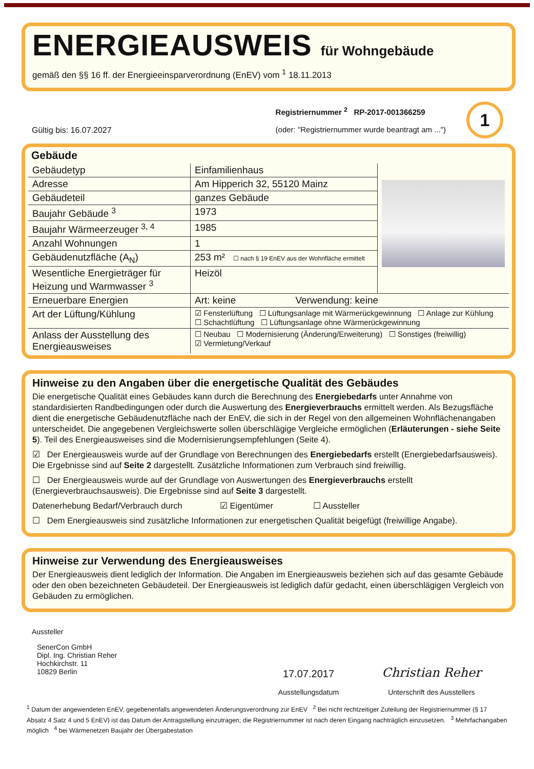ENERGIEAUSWEIS für Wohngebäude
gemäß den §§ 16 ff. der Energieeinsparverordnung (EnEV) vom <sup>1</sup> 18.11.2013
Gültig bis: 16.07.2027
Registriernummer <sup>2</sup> RP-2017-001366259
(oder: "Registriernummer wurde beantragt am ...")
1
Gebäude
| Gebäudetyp | Einfamilienhaus | |
| Adresse | Am Hipperich 32, 55120 Mainz | |
| Gebäudeteil | ganzes Gebäude | |
| Baujahr Gebäude <sup>3</sup> | 1973 | |
| Baujahr Wärmeerzeuger <sup>3, 4</sup> | 1985 | |
| Anzahl Wohnungen | 1 | |
| Gebäudenutzfläche (A<sub>N</sub>) | 253 m² ☐ nach § 19 EnEV aus der Wohnfläche ermittelt | |
| Wesentliche Energieträger für Heizung und Warmwasser <sup>3</sup> | Heizöl | |
| Erneuerbare Energien | Art: keine Verwendung: keine | |
| Art der Lüftung/Kühlung | ☑ Fensterlüftung ☐ Lüftungsanlage mit Wärmerückgewinnung ☐ Anlage zur Kühlung ☐ Schachtlüftung ☐ Lüftungsanlage ohne Wärmerückgewinnung | |
| Anlass der Ausstellung des Energieausweises | ☐ Neubau ☐ Modernisierung (Änderung/Erweiterung) ☐ Sonstiges (freiwillig) ☑ Vermietung/Verkauf | |
Hinweise zu den Angaben über die energetische Qualität des Gebäudes
Die energetische Qualität eines Gebäudes kann durch die Berechnung des Energiebedarfs unter Annahme von standardisierten Randbedingungen oder durch die Auswertung des Energieverbrauchs ermittelt werden. Als Bezugsfläche dient die energetische Gebäudenutzfläche nach der EnEV, die sich in der Regel von den allgemeinen Wohnflächenangaben unterscheidet. Die angegebenen Vergleichswerte sollen überschlägige Vergleiche ermöglichen (Erläuterungen - siehe Seite 5). Teil des Energieausweises sind die Modernisierungsempfehlungen (Seite 4).
☑ Der Energieausweis wurde auf der Grundlage von Berechnungen des Energiebedarfs erstellt (Energiebedarfsausweis). Die Ergebnisse sind auf Seite 2 dargestellt. Zusätzliche Informationen zum Verbrauch sind freiwillig.
☐ Der Energieausweis wurde auf der Grundlage von Auswertungen des Energieverbrauchs erstellt (Energieverbrauchsausweis). Die Ergebnisse sind auf Seite 3 dargestellt.
Datenerhebung Bedarf/Verbrauch durch ☑ Eigentümer ☐ Aussteller
☐ Dem Energieausweis sind zusätzliche Informationen zur energetischen Qualität beigefügt (freiwillige Angabe).
Hinweise zur Verwendung des Energieausweises
Der Energieausweis dient lediglich der Information. Die Angaben im Energieausweis beziehen sich auf das gesamte Gebäude oder den oben bezeichneten Gebäudeteil. Der Energieausweis ist lediglich dafür gedacht, einen überschlägigen Vergleich von Gebäuden zu ermöglichen.
Aussteller
SenerCon GmbH
Dipl. Ing. Christian Reher
Hochkirchstr. 11
10829 Berlin
17.07.2017
Ausstellungsdatum
Christian Reher
Unterschrift des Ausstellers
<sup>1</sup> Datum der angewendeten EnEV, gegebenenfalls angewendeten Änderungsverordnung zur EnEV <sup>2</sup> Bei nicht rechtzeitiger Zuteilung der Registriernummer (§ 17 Absatz 4 Satz 4 und 5 EnEV) ist das Datum der Antragstellung einzutragen; die Registriernummer ist nach deren Eingang nachträglich einzusetzen. <sup>3</sup> Mehrfachangaben möglich <sup>4</sup> bei Wärmenetzen Baujahr der Übergabestation